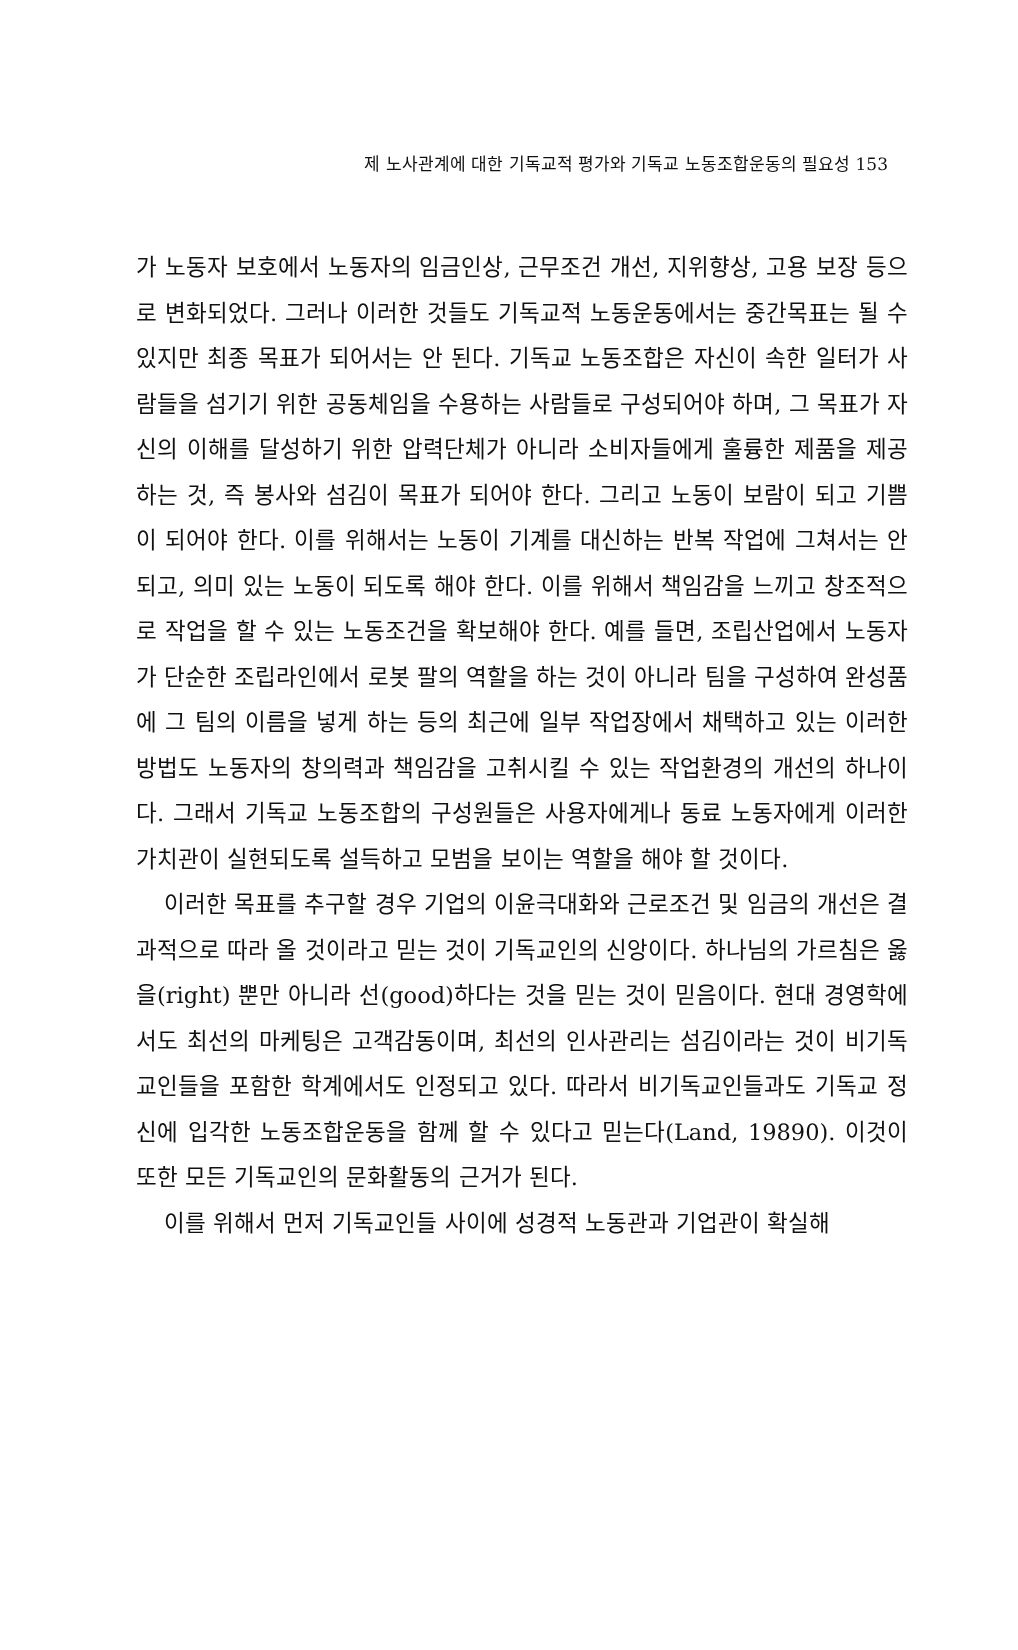제 노사관계에 대한 기독교적 평가와 기독교 노동조합운동의 필요성 153
가 노동자 보호에서 노동자의 임금인상, 근무조건 개선, 지위향상, 고용 보장 등으로 변화되었다. 그러나 이러한 것들도 기독교적 노동운동에서는 중간목표는 될 수 있지만 최종 목표가 되어서는 안 된다. 기독교 노동조합은 자신이 속한 일터가 사람들을 섬기기 위한 공동체임을 수용하는 사람들로 구성되어야 하며, 그 목표가 자신의 이해를 달성하기 위한 압력단체가 아니라 소비자들에게 훌륭한 제품을 제공하는 것, 즉 봉사와 섬김이 목표가 되어야 한다. 그리고 노동이 보람이 되고 기쁨이 되어야 한다. 이를 위해서는 노동이 기계를 대신하는 반복 작업에 그쳐서는 안 되고, 의미 있는 노동이 되도록 해야 한다. 이를 위해서 책임감을 느끼고 창조적으로 작업을 할 수 있는 노동조건을 확보해야 한다. 예를 들면, 조립산업에서 노동자가 단순한 조립라인에서 로봇 팔의 역할을 하는 것이 아니라 팀을 구성하여 완성품에 그 팀의 이름을 넣게 하는 등의 최근에 일부 작업장에서 채택하고 있는 이러한 방법도 노동자의 창의력과 책임감을 고취시킬 수 있는 작업환경의 개선의 하나이다. 그래서 기독교 노동조합의 구성원들은 사용자에게나 동료 노동자에게 이러한 가치관이 실현되도록 설득하고 모범을 보이는 역할을 해야 할 것이다.
이러한 목표를 추구할 경우 기업의 이윤극대화와 근로조건 및 임금의 개선은 결과적으로 따라 올 것이라고 믿는 것이 기독교인의 신앙이다. 하나님의 가르침은 옳을(right) 뿐만 아니라 선(good)하다는 것을 믿는 것이 믿음이다. 현대 경영학에서도 최선의 마케팅은 고객감동이며, 최선의 인사관리는 섬김이라는 것이 비기독교인들을 포함한 학계에서도 인정되고 있다. 따라서 비기독교인들과도 기독교 정신에 입각한 노동조합운동을 함께 할 수 있다고 믿는다(Land, 19890). 이것이 또한 모든 기독교인의 문화활동의 근거가 된다.
이를 위해서 먼저 기독교인들 사이에 성경적 노동관과 기업관이 확실해